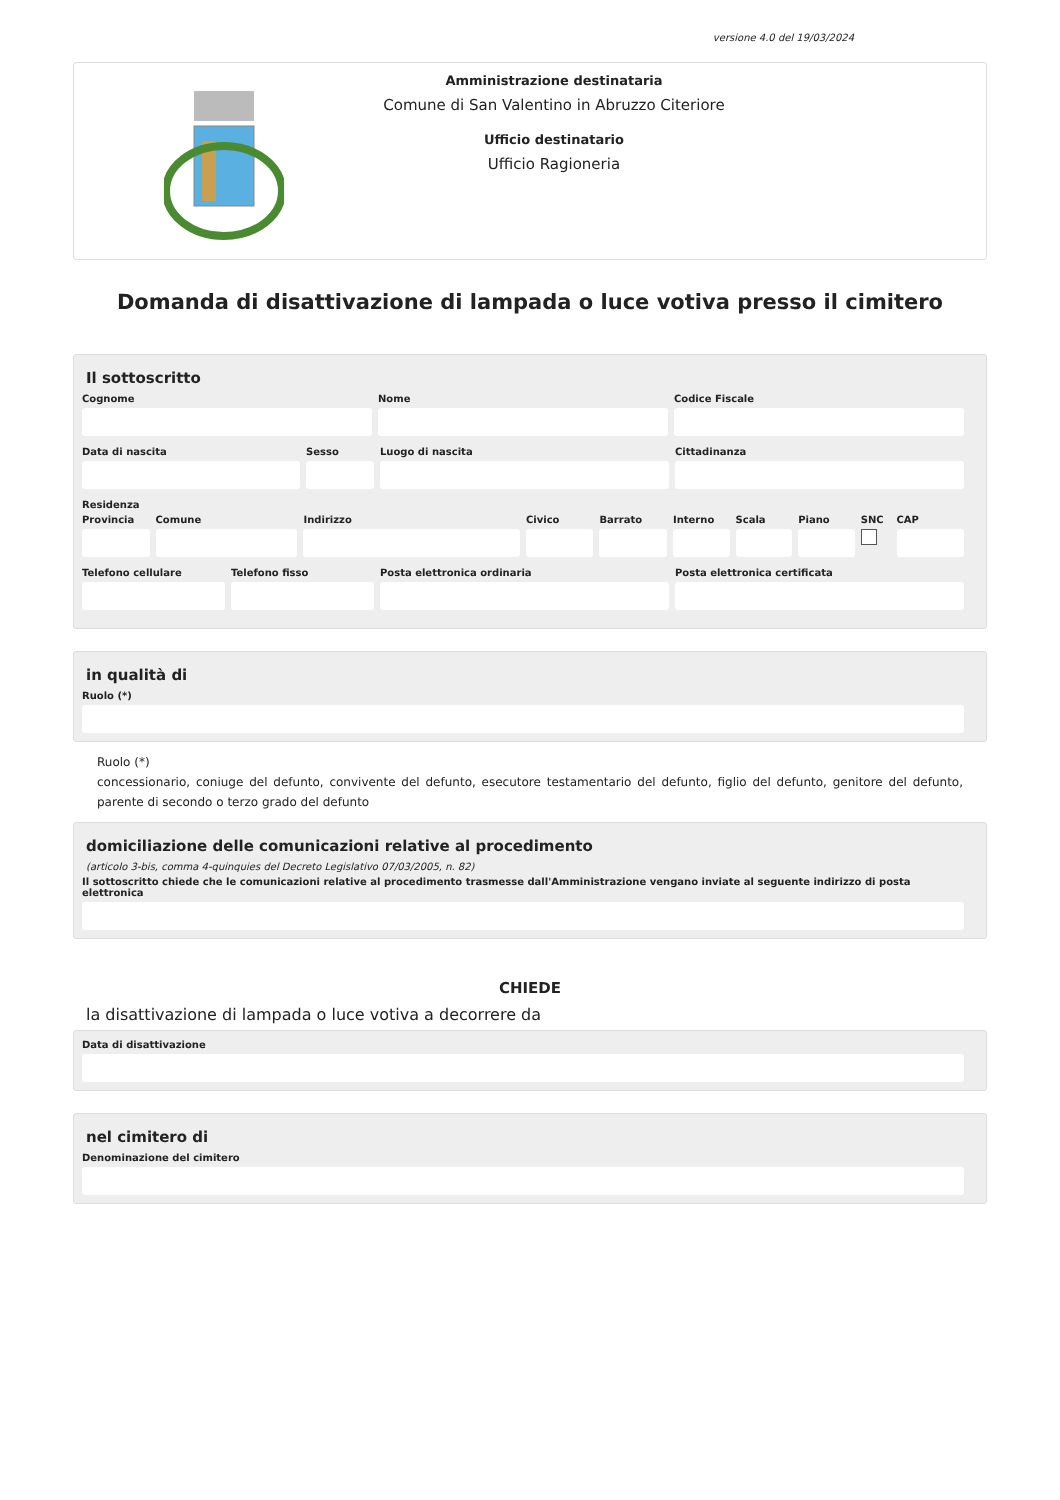versione 4.0 del 19/03/2024
Amministrazione destinataria
Comune di San Valentino in Abruzzo Citeriore
Ufficio destinatario
Ufficio Ragioneria
Domanda di disattivazione di lampada o luce votiva presso il cimitero
Il sottoscritto
Cognome Nome Codice Fiscale
Data di nascita Sesso Luogo di nascita Cittadinanza
Residenza
Provincia
Comune Indirizzo Civico Barrato Interno
Scala Piano SNC CAP
Telefono cellulare
Telefono fisso Posta elettronica ordinaria Posta elettronica certificata
in qualità di
Ruolo (*)
Ruolo (*)
concessionario, coniuge del defunto, convivente del defunto, esecutore testamentario del defunto, figlio del defunto, genitore del defunto, parente di secondo o terzo grado del defunto
domiciliazione delle comunicazioni relative al procedimento
(articolo 3-bis, comma 4-quinquies del Decreto Legislativo 07/03/2005, n. 82)
Il sottoscritto chiede che le comunicazioni relative al procedimento trasmesse dall'Amministrazione vengano inviate al seguente indirizzo di posta elettronica
CHIEDE
la disattivazione di lampada o luce votiva a decorrere da
Data di disattivazione
nel cimitero di
Denominazione del cimitero